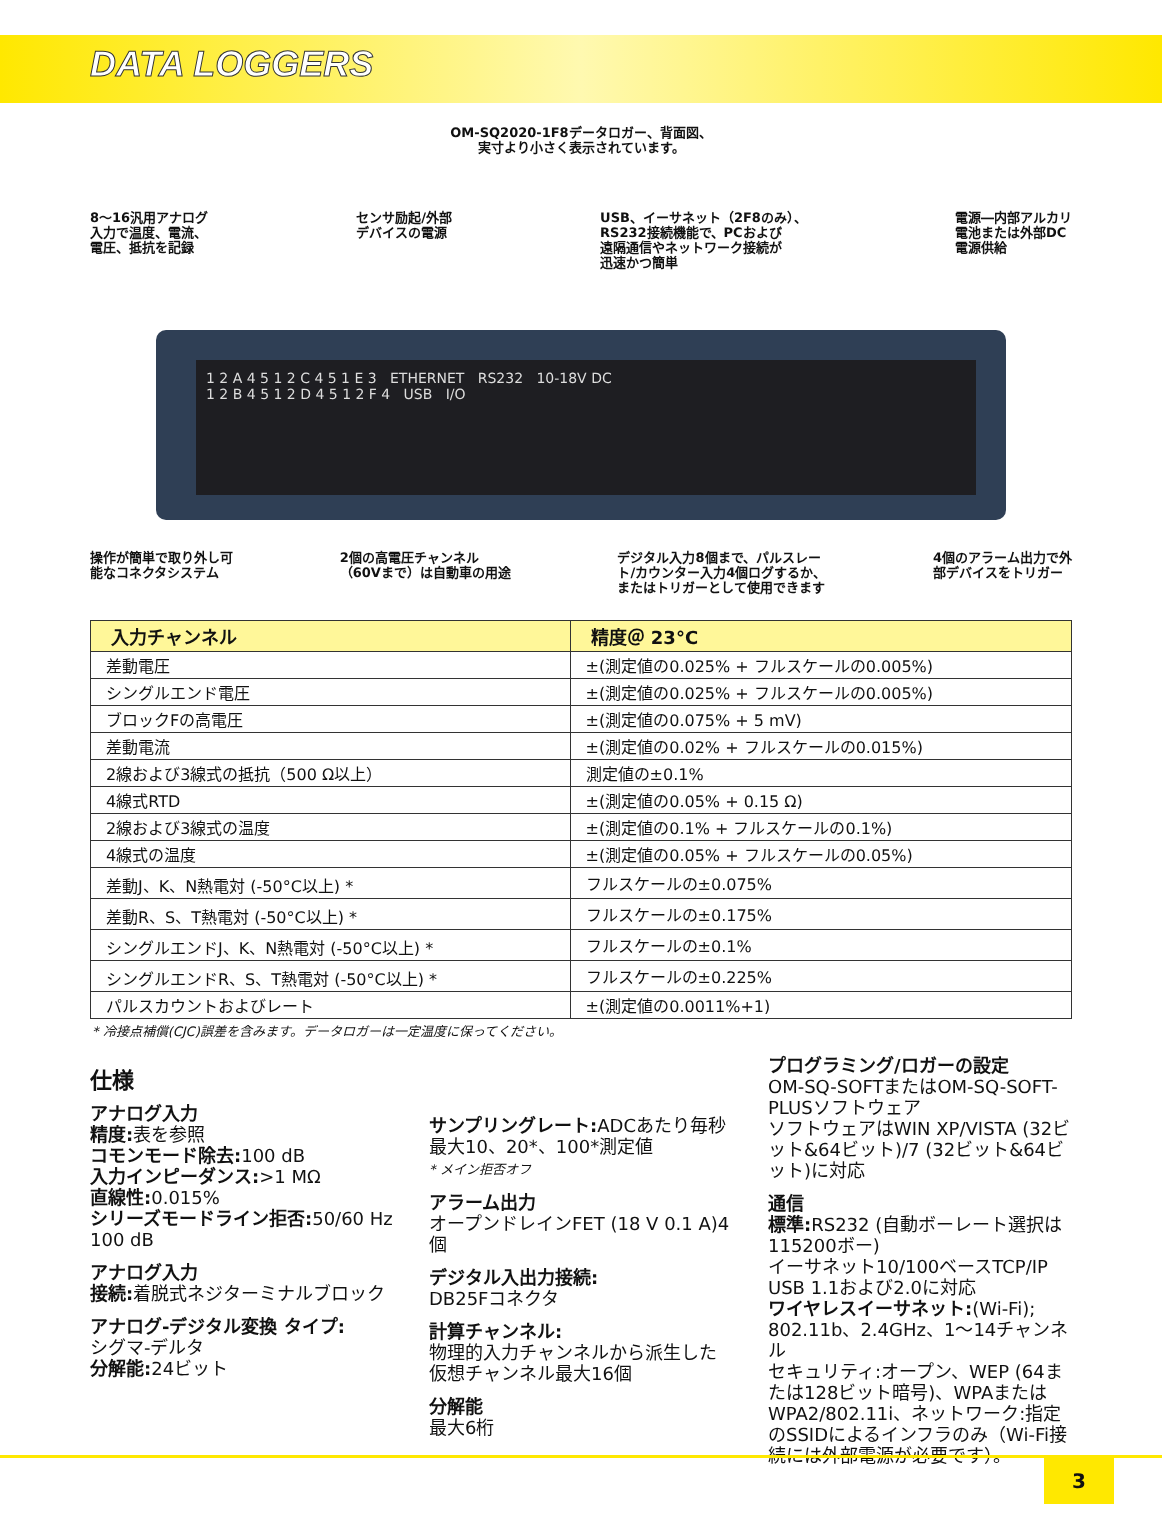DATA LOGGERS
OM-SQ2020-1F8データロガー、背面図、
実寸より小さく表示されています。
8～16汎用アナログ
入力で温度、電流、
電圧、抵抗を記録 センサ励起/外部
デバイスの電源 USB、イーサネット（2F8のみ）、
RS232接続機能で、PCおよび
遠隔通信やネットワーク接続が
迅速かつ簡単 電源―内部アルカリ
電池または外部DC
電源供給
1 2 A 4 5 1 2 C 4 5 1 E 3 ETHERNET RS232 10-18V DC
1 2 B 4 5 1 2 D 4 5 1 2 F 4 USB I/O
操作が簡単で取り外し可
能なコネクタシステム 2個の高電圧チャンネル
（60Vまで）は自動車の用途 デジタル入力8個まで、パルスレー
ト/カウンター入力4個ログするか、
またはトリガーとして使用できます 4個のアラーム出力で外
部デバイスをトリガー
| 入力チャンネル | 精度＠ 23°C |
| --- | --- |
| 差動電圧 | ±(測定値の0.025% + フルスケールの0.005%) |
| シングルエンド電圧 | ±(測定値の0.025% + フルスケールの0.005%) |
| ブロックFの高電圧 | ±(測定値の0.075% + 5 mV) |
| 差動電流 | ±(測定値の0.02% + フルスケールの0.015%) |
| 2線および3線式の抵抗（500 Ω以上） | 測定値の±0.1% |
| 4線式RTD | ±(測定値の0.05% + 0.15 Ω) |
| 2線および3線式の温度 | ±(測定値の0.1% + フルスケールの0.1%) |
| 4線式の温度 | ±(測定値の0.05% + フルスケールの0.05%) |
| 差動J、K、N熱電対 (-50°C以上) * | フルスケールの±0.075% |
| 差動R、S、T熱電対 (-50°C以上) * | フルスケールの±0.175% |
| シングルエンドJ、K、N熱電対 (-50°C以上) * | フルスケールの±0.1% |
| シングルエンドR、S、T熱電対 (-50°C以上) * | フルスケールの±0.225% |
| パルスカウントおよびレート | ±(測定値の0.0011%+1) |
* 冷接点補償(CJC)誤差を含みます。データロガーは一定温度に保ってください。
仕様
アナログ入力
精度: 表を参照
コモンモード除去: 100 dB
入力インピーダンス:>1 MΩ
直線性: 0.015%
シリーズモードライン拒否: 50/60 Hz 100 dB
アナログ入力
接続: 着脱式ネジターミナルブロック
アナログ-デジタル変換 タイプ:
シグマ-デルタ
分解能: 24ビット
サンプリングレート: ADCあたり毎秒最大10、20*、100*測定値
* メイン拒否オフ
アラーム出力
オープンドレインFET (18 V 0.1 A)4個
デジタル入出力接続:
DB25Fコネクタ
計算チャンネル:
物理的入力チャンネルから派生した仮想チャンネル最大16個
分解能
最大6桁
プログラミング/ロガーの設定
OM-SQ-SOFTまたはOM-SQ-SOFT-PLUSソフトウェア
ソフトウェアはWIN XP/VISTA (32ビット&64ビット)/7 (32ビット&64ビット)に対応
通信
標準: RS232 (自動ボーレート選択は115200ボー)
イーサネット10/100ベースTCP/IP
USB 1.1および2.0に対応
ワイヤレスイーサネット:(Wi-Fi); 802.11b、2.4GHz、1～14チャンネル
セキュリティ:オープン、WEP (64または128ビット暗号)、WPAまたはWPA2/802.11i、ネットワーク:指定のSSIDによるインフラのみ（Wi-Fi接続には外部電源が必要です）。
3